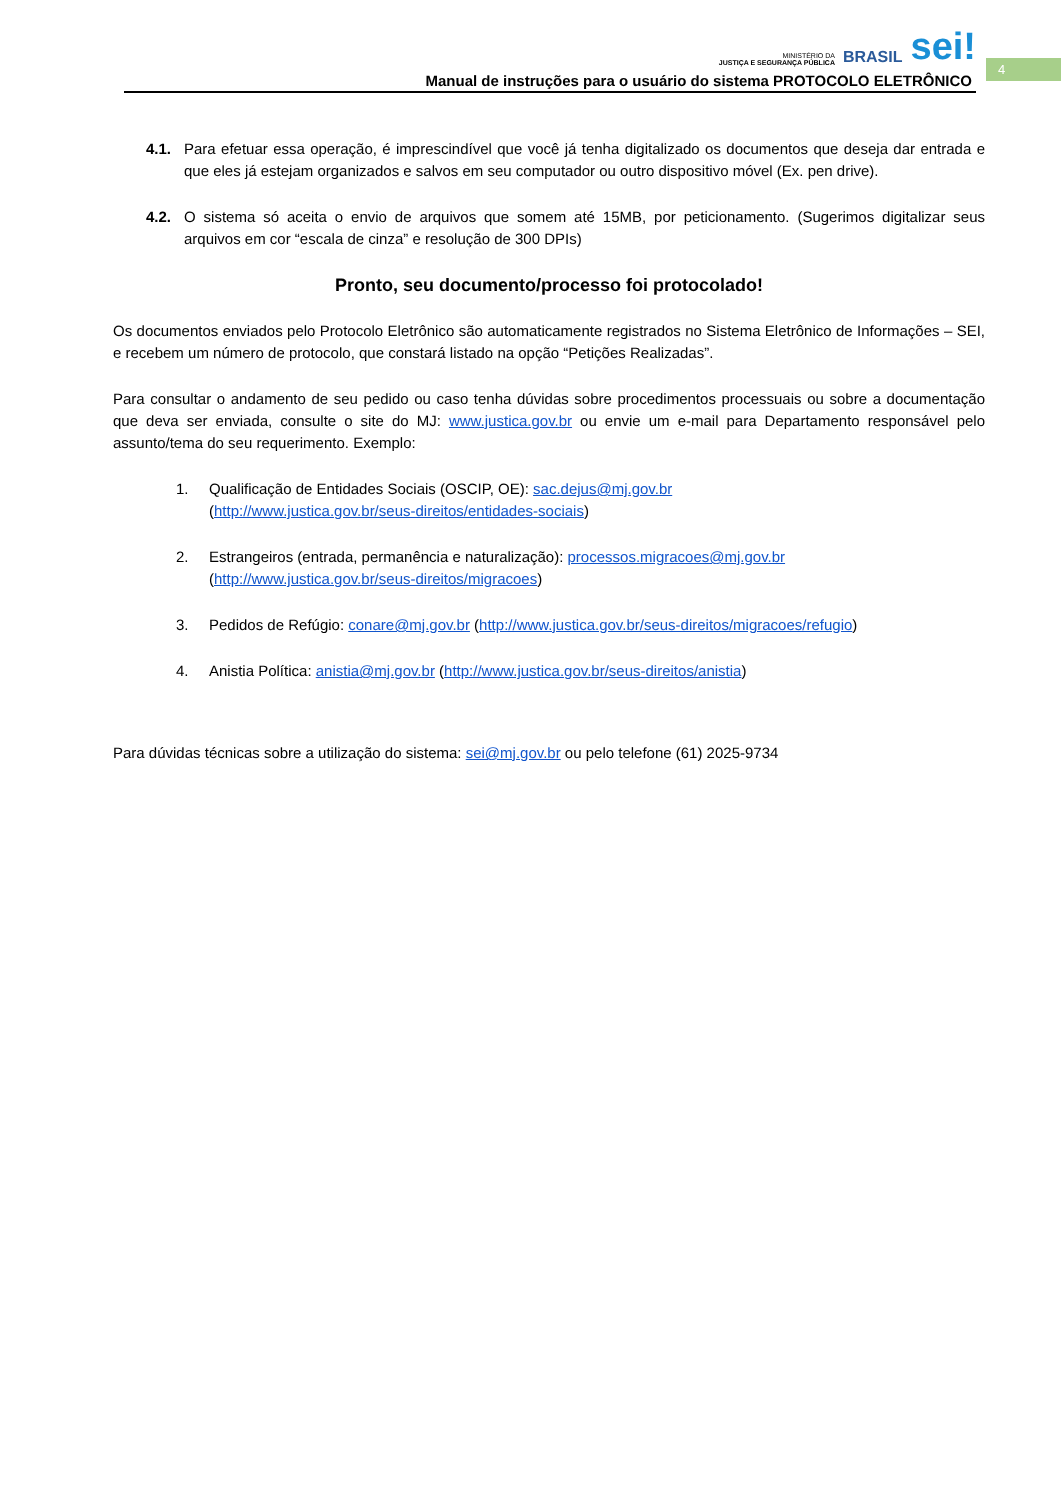MINISTÉRIO DA
JUSTIÇA E SEGURANÇA PÚBLICA
BRASIL
sei!
Manual de instruções para o usuário do sistema PROTOCOLO ELETRÔNICO
4
4.1. Para efetuar essa operação, é imprescindível que você já tenha digitalizado os documentos que deseja dar entrada e que eles já estejam organizados e salvos em seu computador ou outro dispositivo móvel (Ex. pen drive).
4.2. O sistema só aceita o envio de arquivos que somem até 15MB, por peticionamento. (Sugerimos digitalizar seus arquivos em cor “escala de cinza” e resolução de 300 DPIs)
Pronto, seu documento/processo foi protocolado!
Os documentos enviados pelo Protocolo Eletrônico são automaticamente registrados no Sistema Eletrônico de Informações – SEI, e recebem um número de protocolo, que constará listado na opção “Petições Realizadas”.
Para consultar o andamento de seu pedido ou caso tenha dúvidas sobre procedimentos processuais ou sobre a documentação que deva ser enviada, consulte o site do MJ: www.justica.gov.br ou envie um e-mail para Departamento responsável pelo assunto/tema do seu requerimento. Exemplo:
1. Qualificação de Entidades Sociais (OSCIP, OE): sac.dejus@mj.gov.br
(http://www.justica.gov.br/seus-direitos/entidades-sociais)
2. Estrangeiros (entrada, permanência e naturalização): processos.migracoes@mj.gov.br
(http://www.justica.gov.br/seus-direitos/migracoes)
3. Pedidos de Refúgio: conare@mj.gov.br (http://www.justica.gov.br/seus-direitos/migracoes/refugio)
4. Anistia Política: anistia@mj.gov.br (http://www.justica.gov.br/seus-direitos/anistia)
Para dúvidas técnicas sobre a utilização do sistema: sei@mj.gov.br ou pelo telefone (61) 2025-9734